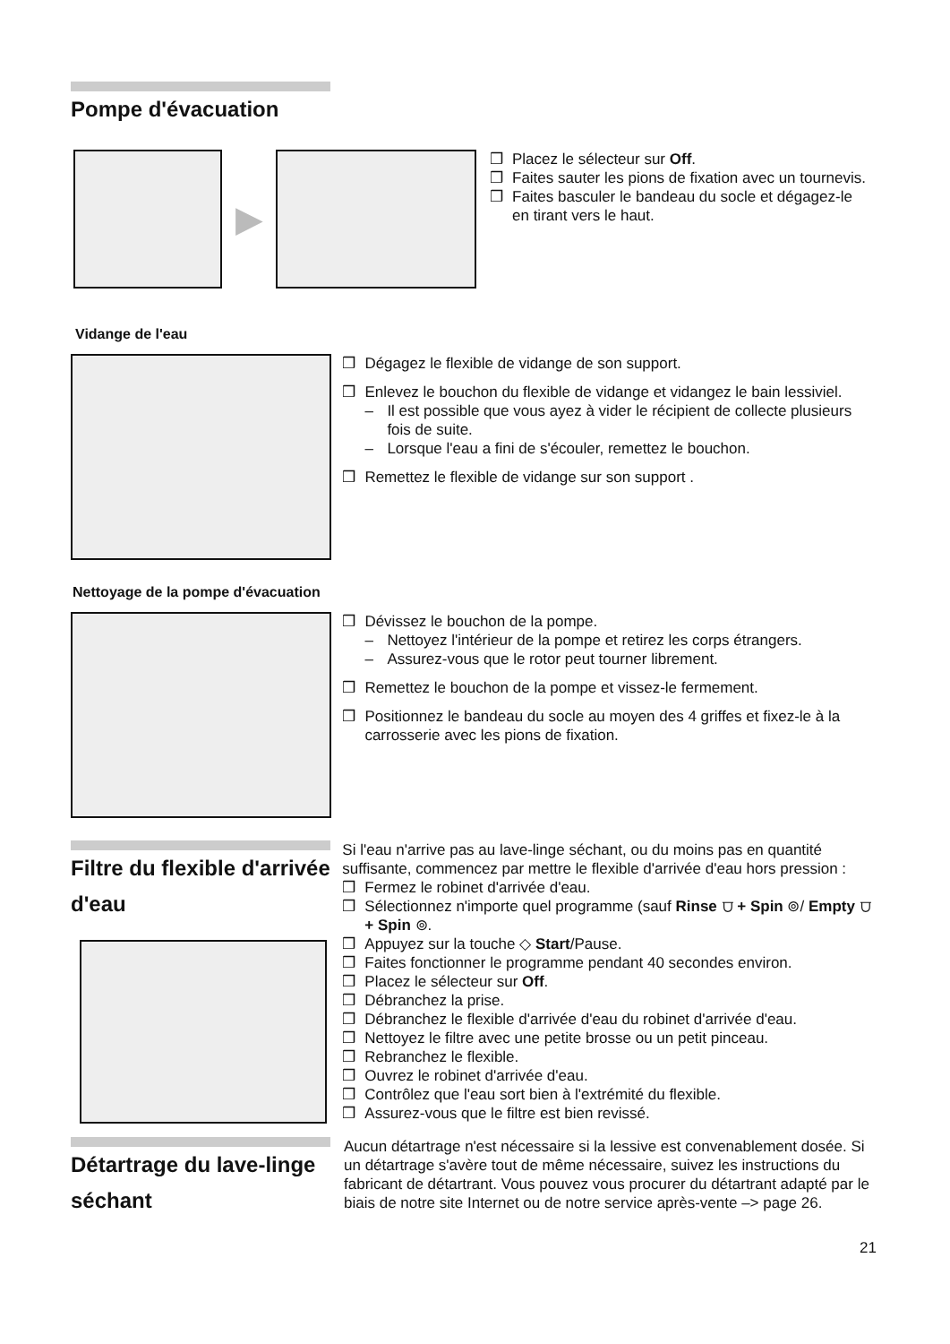Pompe d'évacuation
▶
❒ Placez le sélecteur sur Off.
❒ Faites sauter les pions de fixation avec un tournevis.
❒ Faites basculer le bandeau du socle et dégagez-le en tirant vers le haut.
Vidange de l'eau
❒ Dégagez le flexible de vidange de son support.
❒ Enlevez le bouchon du flexible de vidange et vidangez le bain lessiviel.
– Il est possible que vous ayez à vider le récipient de collecte plusieurs fois de suite.
– Lorsque l'eau a fini de s'écouler, remettez le bouchon.
❒ Remettez le flexible de vidange sur son support .
Nettoyage de la pompe d'évacuation
❒ Dévissez le bouchon de la pompe.
– Nettoyez l'intérieur de la pompe et retirez les corps étrangers.
– Assurez-vous que le rotor peut tourner librement.
❒ Remettez le bouchon de la pompe et vissez-le fermement.
❒ Positionnez le bandeau du socle au moyen des 4 griffes et fixez-le à la carrosserie avec les pions de fixation.
Filtre du flexible d'arrivée d'eau
Si l'eau n'arrive pas au lave-linge séchant, ou du moins pas en quantité suffisante, commencez par mettre le flexible d'arrivée d'eau hors pression :
❒ Fermez le robinet d'arrivée d'eau.
❒ Sélectionnez n'importe quel programme (sauf Rinse ⩌ + Spin ⊚/ Empty ⩌ + Spin ⊚.
❒ Appuyez sur la touche ◇ Start/Pause.
❒ Faites fonctionner le programme pendant 40 secondes environ.
❒ Placez le sélecteur sur Off.
❒ Débranchez la prise.
❒ Débranchez le flexible d'arrivée d'eau du robinet d'arrivée d'eau.
❒ Nettoyez le filtre avec une petite brosse ou un petit pinceau.
❒ Rebranchez le flexible.
❒ Ouvrez le robinet d'arrivée d'eau.
❒ Contrôlez que l'eau sort bien à l'extrémité du flexible.
❒ Assurez-vous que le filtre est bien revissé.
Détartrage du lave-linge séchant
Aucun détartrage n'est nécessaire si la lessive est convenablement dosée. Si un détartrage s'avère tout de même nécessaire, suivez les instructions du fabricant de détartrant. Vous pouvez vous procurer du détartrant adapté par le biais de notre site Internet ou de notre service après-vente –> page 26.
21